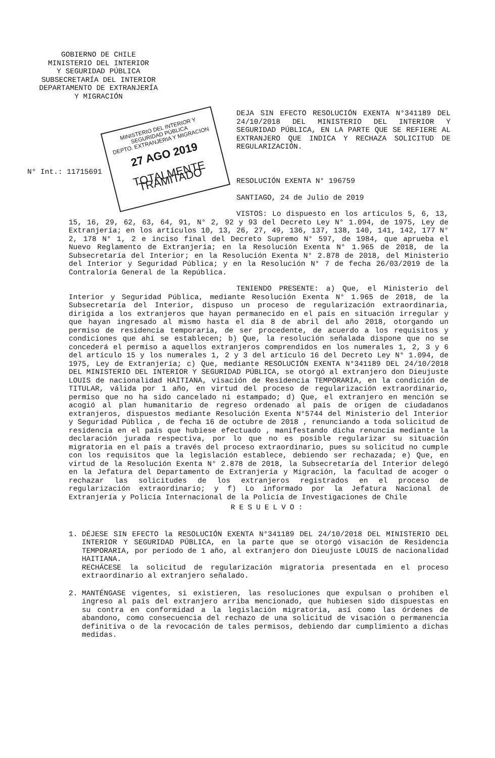GOBIERNO DE CHILE
MINISTERIO DEL INTERIOR
Y SEGURIDAD PÚBLICA
SUBSECRETARÍA DEL INTERIOR
DEPARTAMENTO DE EXTRANJERÍA
Y MIGRACIÓN
DEJA SIN EFECTO RESOLUCIÓN EXENTA N°341189 DEL 24/10/2018 DEL MINISTERIO DEL INTERIOR Y SEGURIDAD PÚBLICA, EN LA PARTE QUE SE REFIERE AL EXTRANJERO QUE INDICA Y RECHAZA SOLICITUD DE REGULARIZACIÓN.
N° Int.: 11715691
MINISTERIO DEL INTERIOR Y SEGURIDAD PÚBLICA
DEPTO. EXTRANJERIA Y MIGRACION
27 AGO 2019
TOTALMENTE TRAMITADO
RESOLUCIÓN EXENTA N° 196759
SANTIAGO, 24 de Julio de 2019
VISTOS: Lo dispuesto en los artículos 5, 6, 13, 15, 16, 29, 62, 63, 64, 91, N° 2, 92 y 93 del Decreto Ley N° 1.094, de 1975, Ley de Extranjería; en los artículos 10, 13, 26, 27, 49, 136, 137, 138, 140, 141, 142, 177 N° 2, 178 N° 1, 2 e inciso final del Decreto Supremo N° 597, de 1984, que aprueba el Nuevo Reglamento de Extranjería; en la Resolución Exenta N° 1.965 de 2018, de la Subsecretaría del Interior; en la Resolución Exenta N° 2.878 de 2018, del Ministerio del Interior y Seguridad Pública; y en la Resolución N° 7 de fecha 26/03/2019 de la Contraloría General de la República.
TENIENDO PRESENTE: a) Que, el Ministerio del Interior y Seguridad Pública, mediante Resolución Exenta N° 1.965 de 2018, de la Subsecretaría del Interior, dispuso un proceso de regularización extraordinaria, dirigida a los extranjeros que hayan permanecido en el país en situación irregular y que hayan ingresado al mismo hasta el día 8 de abril del año 2018, otorgando un permiso de residencia temporaria, de ser procedente, de acuerdo a los requisitos y condiciones que ahí se establecen; b) Que, la resolución señalada dispone que no se concederá el permiso a aquellos extranjeros comprendidos en los numerales 1, 2, 3 y 6 del artículo 15 y los numerales 1, 2 y 3 del artículo 16 del Decreto Ley N° 1.094, de 1975, Ley de Extranjería; c) Que, mediante RESOLUCIÓN EXENTA N°341189 DEL 24/10/2018 DEL MINISTERIO DEL INTERIOR Y SEGURIDAD PÚBLICA, se otorgó al extranjero don Dieujuste LOUIS de nacionalidad HAITIANA, visación de Residencia TEMPORARIA, en la condición de TITULAR, válida por 1 año, en virtud del proceso de regularización extraordinario, permiso que no ha sido cancelado ni estampado; d) Que, el extranjero en mención se acogió al plan humanitario de regreso ordenado al país de origen de ciudadanos extranjeros, dispuestos mediante Resolución Exenta N°5744 del Ministerio del Interior y Seguridad Pública , de fecha 16 de octubre de 2018 , renunciando a toda solicitud de residencia en el país que hubiese efectuado , manifestando dicha renuncia mediante la declaración jurada respectiva, por lo que no es posible regularizar su situación migratoria en el país a través del proceso extraordinario, pues su solicitud no cumple con los requisitos que la legislación establece, debiendo ser rechazada; e) Que, en virtud de la Resolución Exenta N° 2.878 de 2018, la Subsecretaría del Interior delegó en la Jefatura del Departamento de Extranjería y Migración, la facultad de acoger o rechazar las solicitudes de los extranjeros registrados en el proceso de regularización extraordinario; y f) Lo informado por la Jefatura Nacional de Extranjería y Policía Internacional de la Policía de Investigaciones de Chile
RESUELVO:
1. DÉJESE SIN EFECTO la RESOLUCIÓN EXENTA N°341189 DEL 24/10/2018 DEL MINISTERIO DEL INTERIOR Y SEGURIDAD PÚBLICA, en la parte que se otorgó visación de Residencia TEMPORARIA, por período de 1 año, al extranjero don Dieujuste LOUIS de nacionalidad HAITIANA.
RECHÁCESE la solicitud de regularización migratoria presentada en el proceso extraordinario al extranjero señalado.
2. MANTÉNGASE vigentes, si existieren, las resoluciones que expulsan o prohíben el ingreso al país del extranjero arriba mencionado, que hubiesen sido dispuestas en su contra en conformidad a la legislación migratoria, así como las órdenes de abandono, como consecuencia del rechazo de una solicitud de visación o permanencia definitiva o de la revocación de tales permisos, debiendo dar cumplimiento a dichas medidas.